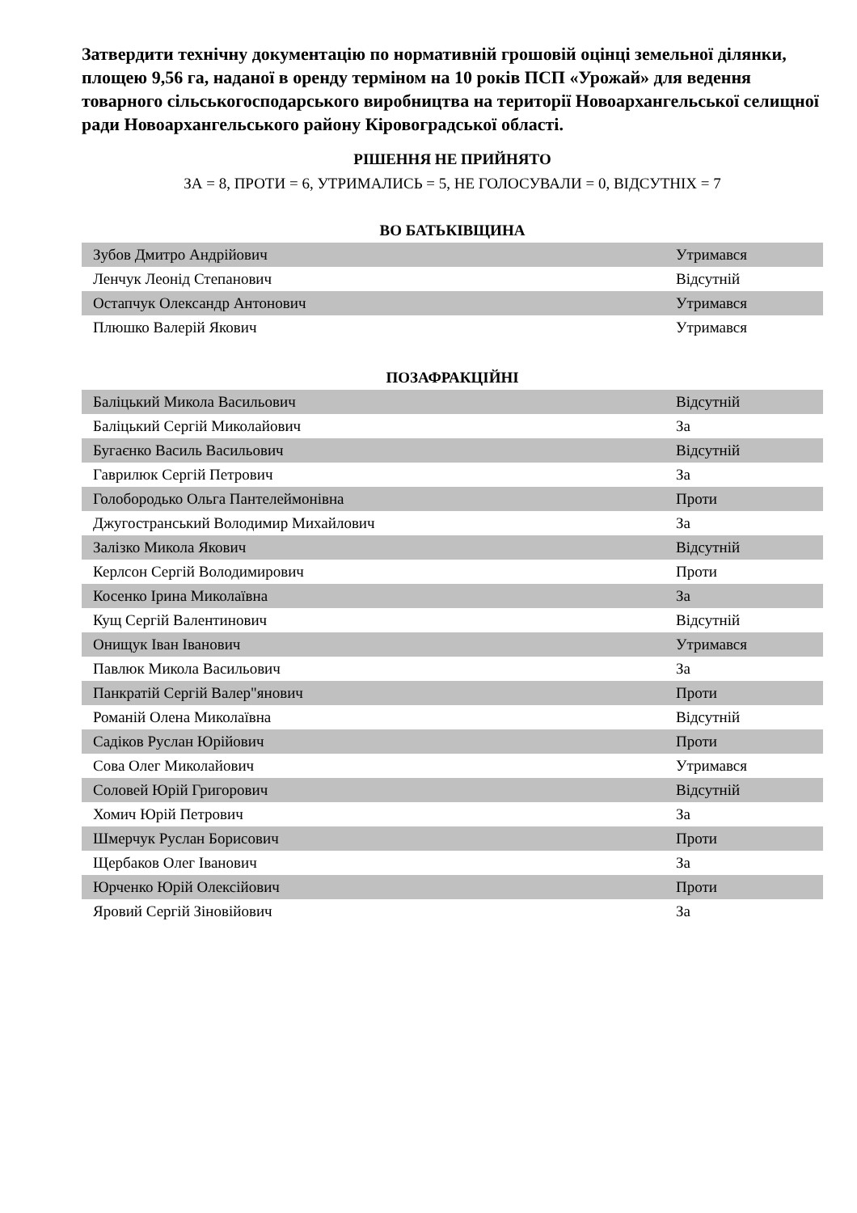Затвердити технічну документацію по нормативній грошовій оцінці земельної ділянки, площею 9,56 га, наданої в оренду терміном на 10 років ПСП «Урожай» для ведення товарного сільськогосподарського виробництва на території Новоархангельської селищної ради Новоархангельського району Кіровоградської області.
РІШЕННЯ НЕ ПРИЙНЯТО
ЗА = 8, ПРОТИ = 6, УТРИМАЛИСЬ = 5, НЕ ГОЛОСУВАЛИ = 0, ВІДСУТНІХ = 7
ВО БАТЬКІВЩИНА
| Зубов Дмитро Андрійович | Утримався |
| Ленчук Леонід Степанович | Відсутній |
| Остапчук Олександр Антонович | Утримався |
| Плюшко Валерій Якович | Утримався |
ПОЗАФРАКЦІЙНІ
| Баліцький Микола Васильович | Відсутній |
| Баліцький Сергій Миколайович | За |
| Бугаєнко Василь Васильович | Відсутній |
| Гаврилюк Сергій Петрович | За |
| Голобородько Ольга Пантелеймонівна | Проти |
| Джугостранський Володимир Михайлович | За |
| Залізко Микола Якович | Відсутній |
| Керлсон Сергій Володимирович | Проти |
| Косенко Ірина Миколаївна | За |
| Кущ Сергій Валентинович | Відсутній |
| Онищук Іван Іванович | Утримався |
| Павлюк Микола Васильович | За |
| Панкратій Сергій Валер"янович | Проти |
| Романій Олена Миколаївна | Відсутній |
| Садіков Руслан Юрійович | Проти |
| Сова Олег Миколайович | Утримався |
| Соловей Юрій Григорович | Відсутній |
| Хомич Юрій Петрович | За |
| Шмерчук Руслан Борисович | Проти |
| Щербаков Олег Іванович | За |
| Юрченко Юрій Олексійович | Проти |
| Яровий Сергій Зіновійович | За |